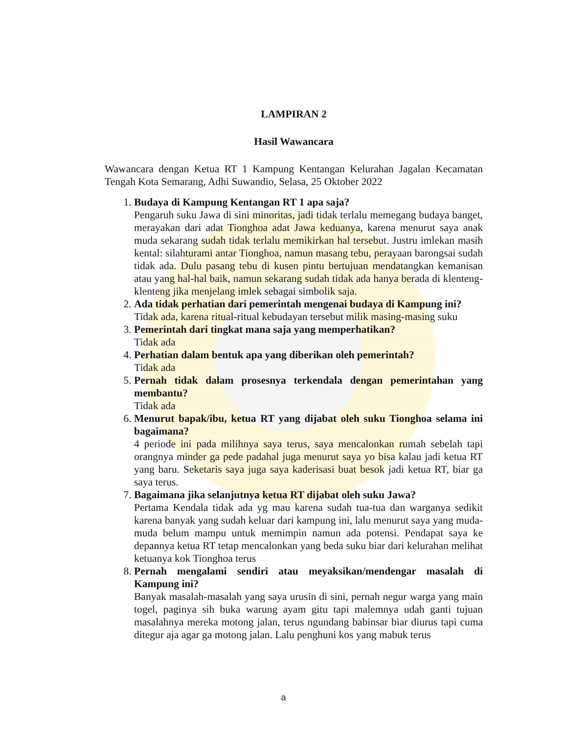LAMPIRAN 2
Hasil Wawancara
Wawancara dengan Ketua RT 1 Kampung Kentangan Kelurahan Jagalan Kecamatan Tengah Kota Semarang, Adhi Suwandio, Selasa, 25 Oktober 2022
1.
Budaya di Kampung Kentangan RT 1 apa saja?
Pengaruh suku Jawa di sini minoritas, jadi tidak terlalu memegang budaya banget, merayakan dari adat Tionghoa adat Jawa keduanya, karena menurut saya anak muda sekarang sudah tidak terlalu memikirkan hal tersebut. Justru imlekan masih kental: silahturami antar Tionghoa, namun masang tebu, perayaan barongsai sudah tidak ada. Dulu pasang tebu di kusen pintu bertujuan mendatangkan kemanisan atau yang hal-hal baik, namun sekarang sudah tidak ada hanya berada di klenteng-klenteng jika menjelang imlek sebagai simbolik saja.
2.
Ada tidak perhatian dari pemerintah mengenai budaya di Kampung ini?
Tidak ada, karena ritual-ritual kebudayan tersebut milik masing-masing suku
3.
Pemerintah dari tingkat mana saja yang memperhatikan?
Tidak ada
4.
Perhatian dalam bentuk apa yang diberikan oleh pemerintah?
Tidak ada
5.
Pernah tidak dalam prosesnya terkendala dengan pemerintahan yang membantu?
Tidak ada
6.
Menurut bapak/ibu, ketua RT yang dijabat oleh suku Tionghoa selama ini bagaimana?
4 periode ini pada milihnya saya terus, saya mencalonkan rumah sebelah tapi orangnya minder ga pede padahal juga menurut saya yo bisa kalau jadi ketua RT yang baru. Seketaris saya juga saya kaderisasi buat besok jadi ketua RT, biar ga saya terus.
7.
Bagaimana jika selanjutnya ketua RT dijabat oleh suku Jawa?
Pertama Kendala tidak ada yg mau karena sudah tua-tua dan warganya sedikit karena banyak yang sudah keluar dari kampung ini, lalu menurut saya yang muda-muda belum mampu untuk memimpin namun ada potensi. Pendapat saya ke depannya ketua RT tetap mencalonkan yang beda suku biar dari kelurahan melihat ketuanya kok Tionghoa terus
8.
Pernah mengalami sendiri atau meyaksikan/mendengar masalah di Kampung ini?
Banyak masalah-masalah yang saya urusin di sini, pernah negur warga yang main togel, paginya sih buka warung ayam gitu tapi malemnya udah ganti tujuan masalahnya mereka motong jalan, terus ngundang babinsar biar diurus tapi cuma ditegur aja agar ga motong jalan. Lalu penghuni kos yang mabuk terus
a